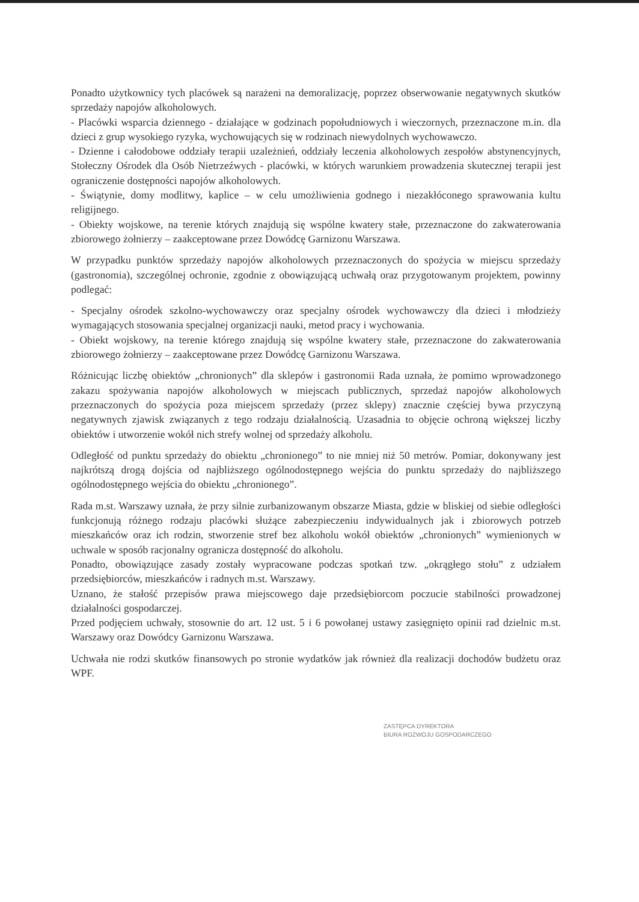Ponadto użytkownicy tych placówek są narażeni na demoralizację, poprzez obserwowanie negatywnych skutków sprzedaży napojów alkoholowych.
- Placówki wsparcia dziennego - działające w godzinach popołudniowych i wieczornych, przeznaczone m.in. dla dzieci z grup wysokiego ryzyka, wychowujących się w rodzinach niewydolnych wychowawczo.
- Dzienne i całodobowe oddziały terapii uzależnień, oddziały leczenia alkoholowych zespołów abstynencyjnych, Stołeczny Ośrodek dla Osób Nietrzeźwych - placówki, w których warunkiem prowadzenia skutecznej terapii jest ograniczenie dostępności napojów alkoholowych.
- Świątynie, domy modlitwy, kaplice – w celu umożliwienia godnego i niezakłóconego sprawowania kultu religijnego.
- Obiekty wojskowe, na terenie których znajdują się wspólne kwatery stałe, przeznaczone do zakwaterowania zbiorowego żołnierzy – zaakceptowane przez Dowódcę Garnizonu Warszawa.
W przypadku punktów sprzedaży napojów alkoholowych przeznaczonych do spożycia w miejscu sprzedaży (gastronomia), szczególnej ochronie, zgodnie z obowiązującą uchwałą oraz przygotowanym projektem, powinny podlegać:
- Specjalny ośrodek szkolno-wychowawczy oraz specjalny ośrodek wychowawczy dla dzieci i młodzieży wymagających stosowania specjalnej organizacji nauki, metod pracy i wychowania.
- Obiekt wojskowy, na terenie którego znajdują się wspólne kwatery stałe, przeznaczone do zakwaterowania zbiorowego żołnierzy – zaakceptowane przez Dowódcę Garnizonu Warszawa.
Różnicując liczbę obiektów „chronionych” dla sklepów i gastronomii Rada uznała, że pomimo wprowadzonego zakazu spożywania napojów alkoholowych w miejscach publicznych, sprzedaż napojów alkoholowych przeznaczonych do spożycia poza miejscem sprzedaży (przez sklepy) znacznie częściej bywa przyczyną negatywnych zjawisk związanych z tego rodzaju działalnością. Uzasadnia to objęcie ochroną większej liczby obiektów i utworzenie wokół nich strefy wolnej od sprzedaży alkoholu.
Odległość od punktu sprzedaży do obiektu „chronionego” to nie mniej niż 50 metrów. Pomiar, dokonywany jest najkrótszą drogą dojścia od najbliższego ogólnodostępnego wejścia do punktu sprzedaży do najbliższego ogólnodostępnego wejścia do obiektu „chronionego”.
Rada m.st. Warszawy uznała, że przy silnie zurbanizowanym obszarze Miasta, gdzie w bliskiej od siebie odległości funkcjonują różnego rodzaju placówki służące zabezpieczeniu indywidualnych jak i zbiorowych potrzeb mieszkańców oraz ich rodzin, stworzenie stref bez alkoholu wokół obiektów „chronionych” wymienionych w uchwale w sposób racjonalny ogranicza dostępność do alkoholu.
Ponadto, obowiązujące zasady zostały wypracowane podczas spotkań tzw. „okrągłego stołu” z udziałem przedsiębiorców, mieszkańców i radnych m.st. Warszawy.
Uznano, że stałość przepisów prawa miejscowego daje przedsiębiorcom poczucie stabilności prowadzonej działalności gospodarczej.
Przed podjęciem uchwały, stosownie do art. 12 ust. 5 i 6 powołanej ustawy zasięgnięto opinii rad dzielnic m.st. Warszawy oraz Dowódcy Garnizonu Warszawa.
Uchwała nie rodzi skutków finansowych po stronie wydatków jak również dla realizacji dochodów budżetu oraz WPF.
ZASTĘPCA DYREKTORA
BIURA ROZWOJU GOSPODARCZEGO